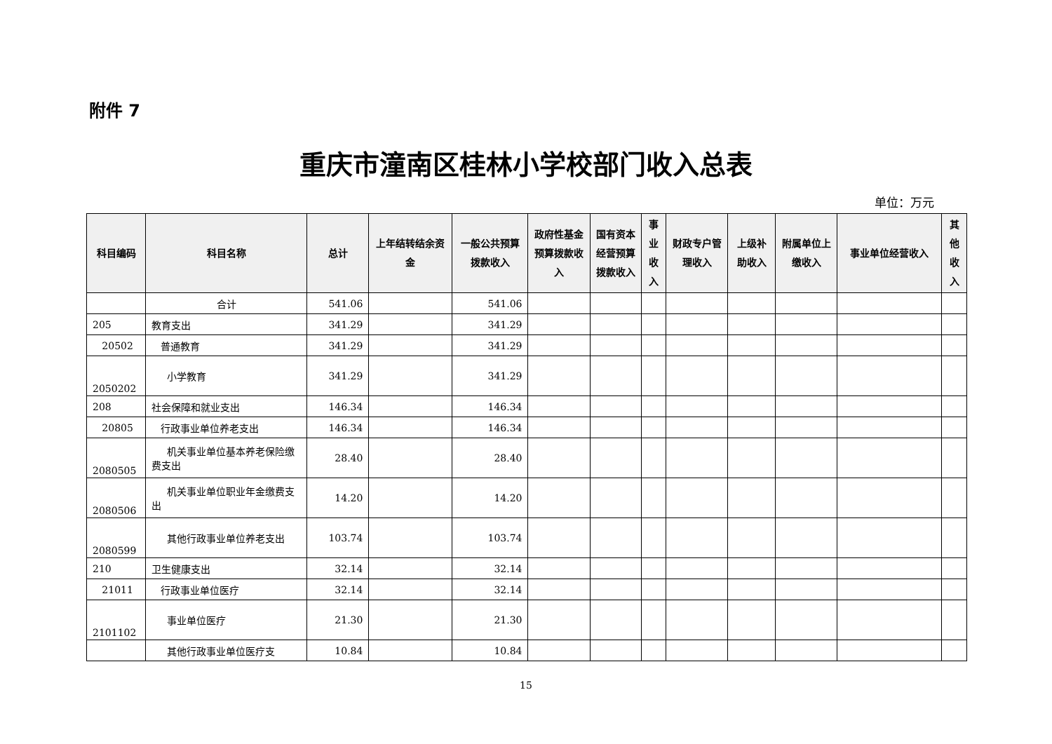附件 7
重庆市潼南区桂林小学校部门收入总表
单位：万元
| 科目编码 | 科目名称 | 总计 | 上年结转结余资金 | 一般公共预算拨款收入 | 政府性基金预算拨款收入 | 国有资本经营预算拨款收入 | 事业收入 | 财政专户管理收入 | 上级补助收入 | 附属单位上缴收入 | 事业单位经营收入 | 其他收入 |
| --- | --- | --- | --- | --- | --- | --- | --- | --- | --- | --- | --- | --- |
| | 合计 | 541.06 | | 541.06 | | | | | | | | |
| 205 | 教育支出 | 341.29 | | 341.29 | | | | | | | | |
| 20502 | 普通教育 | 341.29 | | 341.29 | | | | | | | | |
| 2050202 | 小学教育 | 341.29 | | 341.29 | | | | | | | | |
| 208 | 社会保障和就业支出 | 146.34 | | 146.34 | | | | | | | | |
| 20805 | 行政事业单位养老支出 | 146.34 | | 146.34 | | | | | | | | |
| 2080505 | 机关事业单位基本养老保险缴费支出 | 28.40 | | 28.40 | | | | | | | | |
| 2080506 | 机关事业单位职业年金缴费支出 | 14.20 | | 14.20 | | | | | | | | |
| 2080599 | 其他行政事业单位养老支出 | 103.74 | | 103.74 | | | | | | | | |
| 210 | 卫生健康支出 | 32.14 | | 32.14 | | | | | | | | |
| 21011 | 行政事业单位医疗 | 32.14 | | 32.14 | | | | | | | | |
| 2101102 | 事业单位医疗 | 21.30 | | 21.30 | | | | | | | | |
| | 其他行政事业单位医疗支 | 10.84 | | 10.84 | | | | | | | | |
15